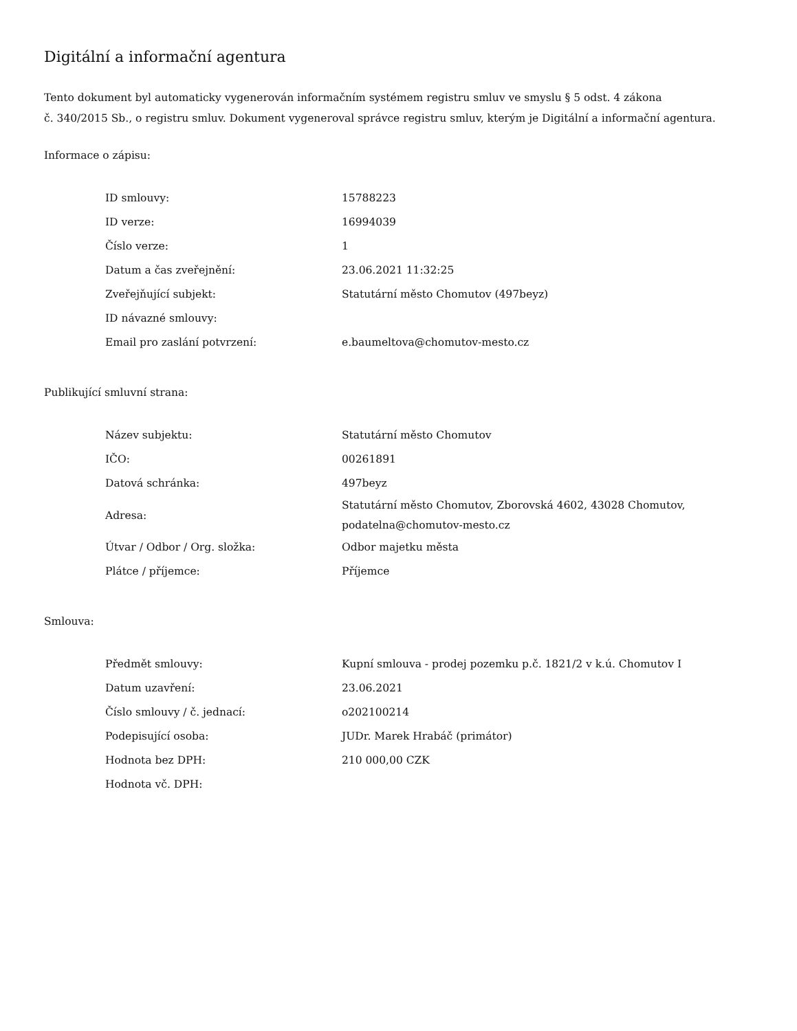Digitální a informační agentura
Tento dokument byl automaticky vygenerován informačním systémem registru smluv ve smyslu § 5 odst. 4 zákona
č. 340/2015 Sb., o registru smluv. Dokument vygeneroval správce registru smluv, kterým je Digitální a informační agentura.
Informace o zápisu:
| ID smlouvy: | 15788223 |
| ID verze: | 16994039 |
| Číslo verze: | 1 |
| Datum a čas zveřejnění: | 23.06.2021 11:32:25 |
| Zveřejňující subjekt: | Statutární město Chomutov (497beyz) |
| ID návazné smlouvy: | |
| Email pro zaslání potvrzení: | e.baumeltova@chomutov-mesto.cz |
Publikující smluvní strana:
| Název subjektu: | Statutární město Chomutov |
| IČO: | 00261891 |
| Datová schránka: | 497beyz |
| Adresa: | Statutární město Chomutov, Zborovská 4602, 43028 Chomutov, podatelna@chomutov-mesto.cz |
| Útvar / Odbor / Org. složka: | Odbor majetku města |
| Plátce / příjemce: | Příjemce |
Smlouva:
| Předmět smlouvy: | Kupní smlouva - prodej pozemku p.č. 1821/2 v k.ú. Chomutov I |
| Datum uzavření: | 23.06.2021 |
| Číslo smlouvy / č. jednací: | o202100214 |
| Podepisující osoba: | JUDr. Marek Hrabáč (primátor) |
| Hodnota bez DPH: | 210 000,00 CZK |
| Hodnota vč. DPH: | |